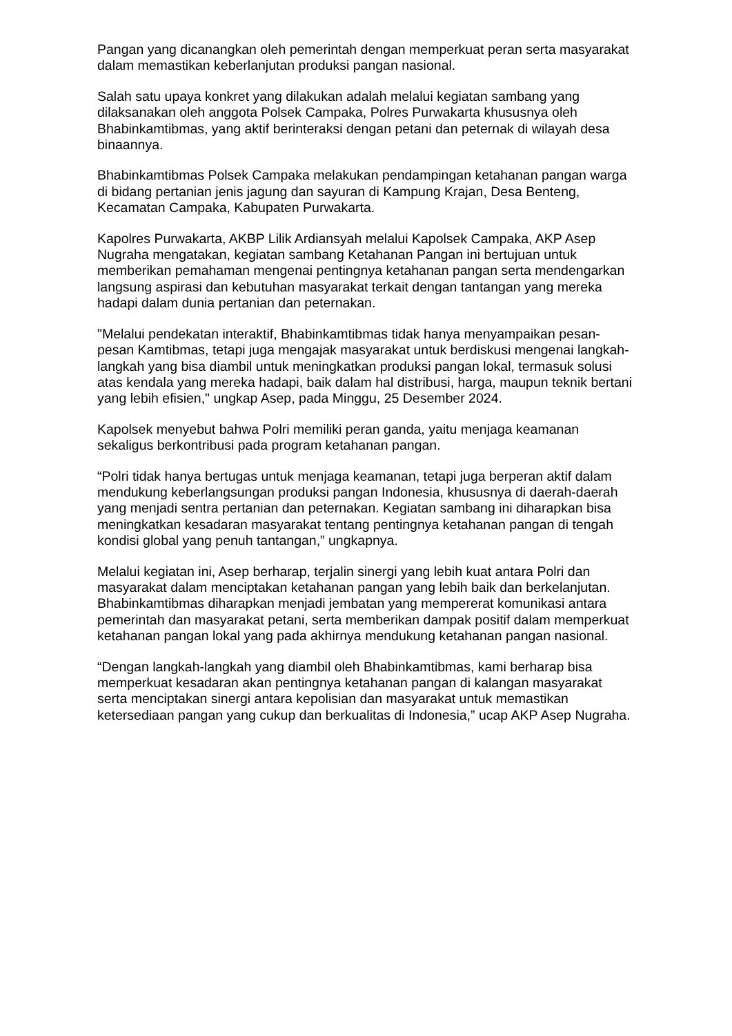Pangan yang dicanangkan oleh pemerintah dengan memperkuat peran serta masyarakat dalam memastikan keberlanjutan produksi pangan nasional.
Salah satu upaya konkret yang dilakukan adalah melalui kegiatan sambang yang dilaksanakan oleh anggota Polsek Campaka, Polres Purwakarta khususnya oleh Bhabinkamtibmas, yang aktif berinteraksi dengan petani dan peternak di wilayah desa binaannya.
Bhabinkamtibmas Polsek Campaka melakukan pendampingan ketahanan pangan warga di bidang pertanian jenis jagung dan sayuran di Kampung Krajan, Desa Benteng, Kecamatan Campaka, Kabupaten Purwakarta.
Kapolres Purwakarta, AKBP Lilik Ardiansyah melalui Kapolsek Campaka, AKP Asep Nugraha mengatakan, kegiatan sambang Ketahanan Pangan ini bertujuan untuk memberikan pemahaman mengenai pentingnya ketahanan pangan serta mendengarkan langsung aspirasi dan kebutuhan masyarakat terkait dengan tantangan yang mereka hadapi dalam dunia pertanian dan peternakan.
"Melalui pendekatan interaktif, Bhabinkamtibmas tidak hanya menyampaikan pesan-pesan Kamtibmas, tetapi juga mengajak masyarakat untuk berdiskusi mengenai langkah-langkah yang bisa diambil untuk meningkatkan produksi pangan lokal, termasuk solusi atas kendala yang mereka hadapi, baik dalam hal distribusi, harga, maupun teknik bertani yang lebih efisien," ungkap Asep, pada Minggu, 25 Desember 2024.
Kapolsek menyebut bahwa Polri memiliki peran ganda, yaitu menjaga keamanan sekaligus berkontribusi pada program ketahanan pangan.
“Polri tidak hanya bertugas untuk menjaga keamanan, tetapi juga berperan aktif dalam mendukung keberlangsungan produksi pangan Indonesia, khususnya di daerah-daerah yang menjadi sentra pertanian dan peternakan. Kegiatan sambang ini diharapkan bisa meningkatkan kesadaran masyarakat tentang pentingnya ketahanan pangan di tengah kondisi global yang penuh tantangan,” ungkapnya.
Melalui kegiatan ini, Asep berharap, terjalin sinergi yang lebih kuat antara Polri dan masyarakat dalam menciptakan ketahanan pangan yang lebih baik dan berkelanjutan. Bhabinkamtibmas diharapkan menjadi jembatan yang mempererat komunikasi antara pemerintah dan masyarakat petani, serta memberikan dampak positif dalam memperkuat ketahanan pangan lokal yang pada akhirnya mendukung ketahanan pangan nasional.
“Dengan langkah-langkah yang diambil oleh Bhabinkamtibmas, kami berharap bisa memperkuat kesadaran akan pentingnya ketahanan pangan di kalangan masyarakat serta menciptakan sinergi antara kepolisian dan masyarakat untuk memastikan ketersediaan pangan yang cukup dan berkualitas di Indonesia,” ucap AKP Asep Nugraha.